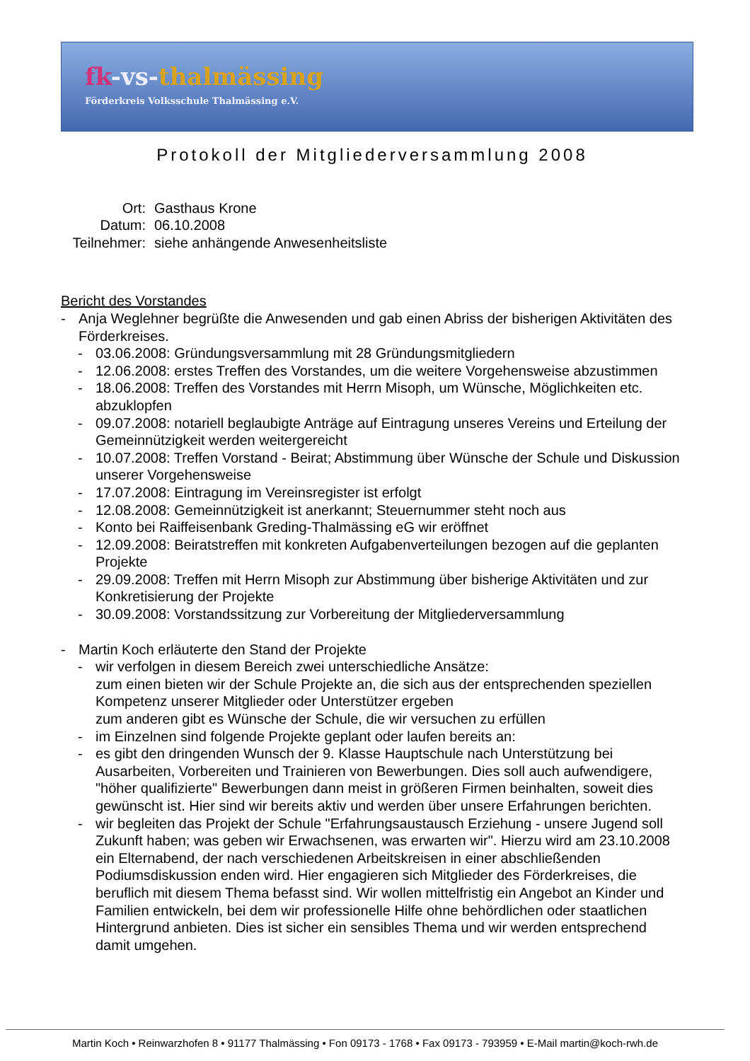fk-vs-thalmässing
Förderkreis Volksschule Thalmässing e.V.
Protokoll der Mitgliederversammlung 2008
| Ort: | Gasthaus Krone |
| Datum: | 06.10.2008 |
| Teilnehmer: | siehe anhängende Anwesenheitsliste |
Bericht des Vorstandes
- Anja Weglehner begrüßte die Anwesenden und gab einen Abriss der bisherigen Aktivitäten des Förderkreises.
- 03.06.2008: Gründungsversammlung mit 28 Gründungsmitgliedern
- 12.06.2008: erstes Treffen des Vorstandes, um die weitere Vorgehensweise abzustimmen
- 18.06.2008: Treffen des Vorstandes mit Herrn Misoph, um Wünsche, Möglichkeiten etc. abzuklopfen
- 09.07.2008: notariell beglaubigte Anträge auf Eintragung unseres Vereins und Erteilung der Gemeinnützigkeit werden weitergereicht
- 10.07.2008: Treffen Vorstand - Beirat; Abstimmung über Wünsche der Schule und Diskussion unserer Vorgehensweise
- 17.07.2008: Eintragung im Vereinsregister ist erfolgt
- 12.08.2008: Gemeinnützigkeit ist anerkannt; Steuernummer steht noch aus
- Konto bei Raiffeisenbank Greding-Thalmässing eG wir eröffnet
- 12.09.2008: Beiratstreffen mit konkreten Aufgabenverteilungen bezogen auf die geplanten Projekte
- 29.09.2008: Treffen mit Herrn Misoph zur Abstimmung über bisherige Aktivitäten und zur Konkretisierung der Projekte
- 30.09.2008: Vorstandssitzung zur Vorbereitung der Mitgliederversammlung
- Martin Koch erläuterte den Stand der Projekte
- wir verfolgen in diesem Bereich zwei unterschiedliche Ansätze:
zum einen bieten wir der Schule Projekte an, die sich aus der entsprechenden speziellen Kompetenz unserer Mitglieder oder Unterstützer ergeben
zum anderen gibt es Wünsche der Schule, die wir versuchen zu erfüllen
- im Einzelnen sind folgende Projekte geplant oder laufen bereits an:
- es gibt den dringenden Wunsch der 9. Klasse Hauptschule nach Unterstützung bei Ausarbeiten, Vorbereiten und Trainieren von Bewerbungen. Dies soll auch aufwendigere, "höher qualifizierte" Bewerbungen dann meist in größeren Firmen beinhalten, soweit dies gewünscht ist. Hier sind wir bereits aktiv und werden über unsere Erfahrungen berichten.
- wir begleiten das Projekt der Schule "Erfahrungsaustausch Erziehung - unsere Jugend soll Zukunft haben; was geben wir Erwachsenen, was erwarten wir". Hierzu wird am 23.10.2008 ein Elternabend, der nach verschiedenen Arbeitskreisen in einer abschließenden Podiumsdiskussion enden wird. Hier engagieren sich Mitglieder des Förderkreises, die beruflich mit diesem Thema befasst sind. Wir wollen mittelfristig ein Angebot an Kinder und Familien entwickeln, bei dem wir professionelle Hilfe ohne behördlichen oder staatlichen Hintergrund anbieten. Dies ist sicher ein sensibles Thema und wir werden entsprechend damit umgehen.
Martin Koch • Reinwarzhofen 8 • 91177 Thalmässing • Fon 09173 - 1768 • Fax 09173 - 793959 • E-Mail martin@koch-rwh.de